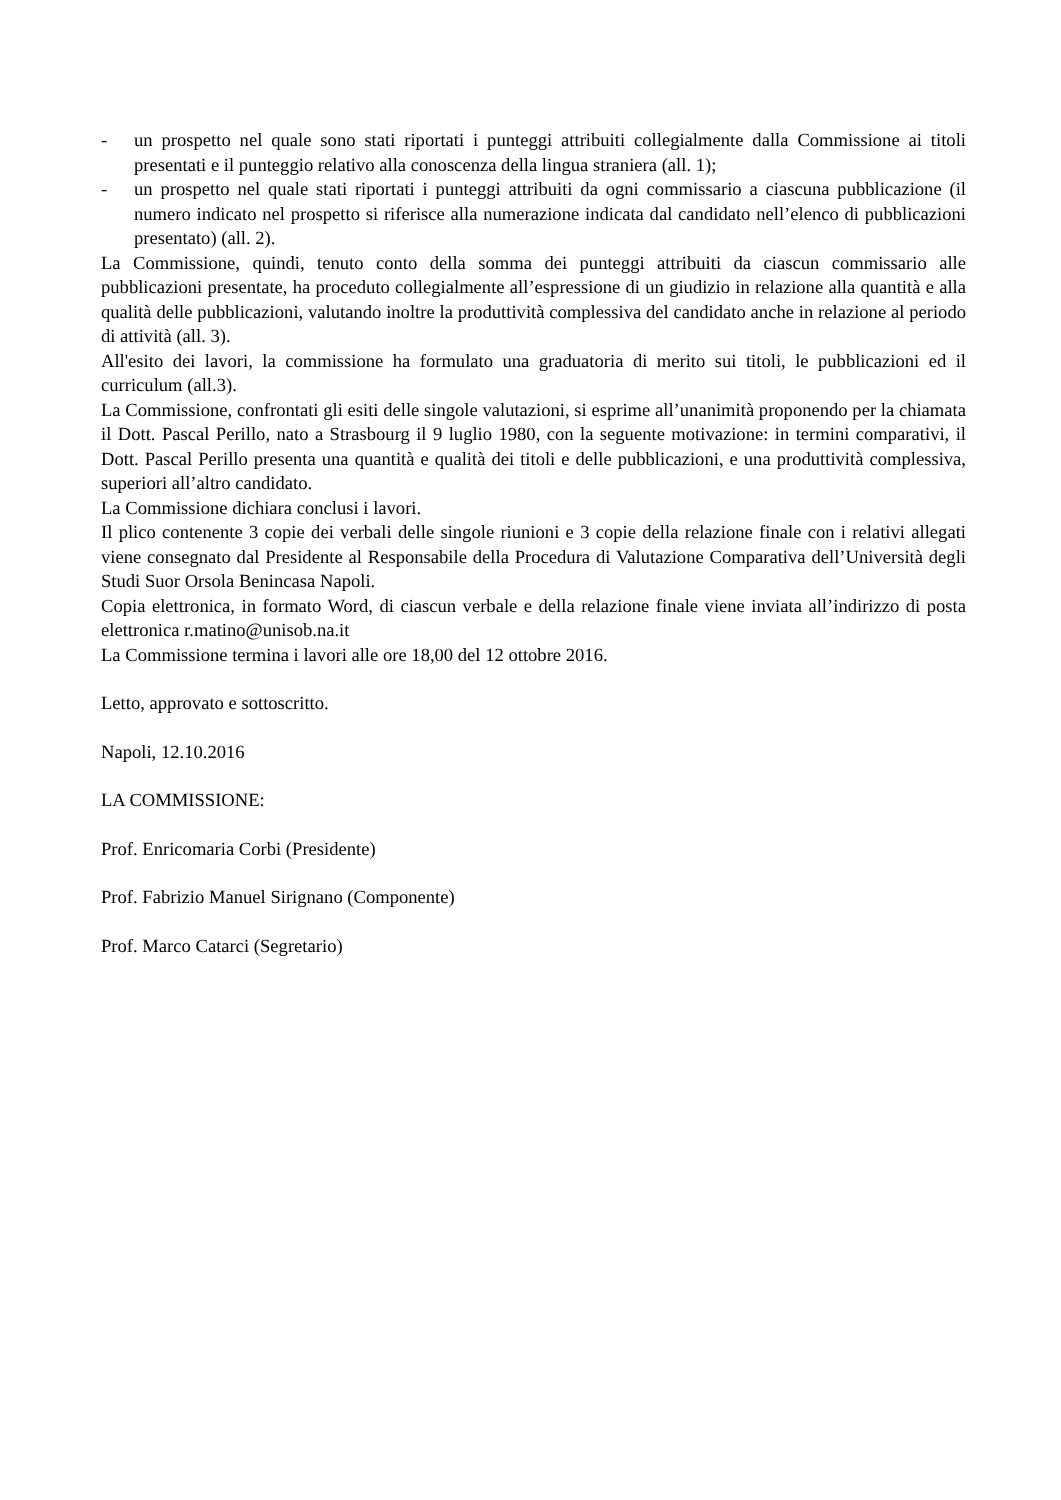- un prospetto nel quale sono stati riportati i punteggi attribuiti collegialmente dalla Commissione ai titoli presentati e il punteggio relativo alla conoscenza della lingua straniera (all. 1);
- un prospetto nel quale stati riportati i punteggi attribuiti da ogni commissario a ciascuna pubblicazione (il numero indicato nel prospetto si riferisce alla numerazione indicata dal candidato nell’elenco di pubblicazioni presentato) (all. 2).
La Commissione, quindi, tenuto conto della somma dei punteggi attribuiti da ciascun commissario alle pubblicazioni presentate, ha proceduto collegialmente all’espressione di un giudizio in relazione alla quantità e alla qualità delle pubblicazioni, valutando inoltre la produttività complessiva del candidato anche in relazione al periodo di attività (all. 3).
All'esito dei lavori, la commissione ha formulato una graduatoria di merito sui titoli, le pubblicazioni ed il curriculum (all.3).
La Commissione, confrontati gli esiti delle singole valutazioni, si esprime all’unanimità proponendo per la chiamata il Dott. Pascal Perillo, nato a Strasbourg il 9 luglio 1980, con la seguente motivazione: in termini comparativi, il Dott. Pascal Perillo presenta una quantità e qualità dei titoli e delle pubblicazioni, e una produttività complessiva, superiori all’altro candidato.
La Commissione dichiara conclusi i lavori.
Il plico contenente 3 copie dei verbali delle singole riunioni e 3 copie della relazione finale con i relativi allegati viene consegnato dal Presidente al Responsabile della Procedura di Valutazione Comparativa dell’Università degli Studi Suor Orsola Benincasa Napoli.
Copia elettronica, in formato Word, di ciascun verbale e della relazione finale viene inviata all’indirizzo di posta elettronica r.matino@unisob.na.it
La Commissione termina i lavori alle ore 18,00 del 12 ottobre 2016.
Letto, approvato e sottoscritto.
Napoli, 12.10.2016
LA COMMISSIONE:
Prof. Enricomaria Corbi (Presidente)
Prof. Fabrizio Manuel Sirignano (Componente)
Prof. Marco Catarci (Segretario)